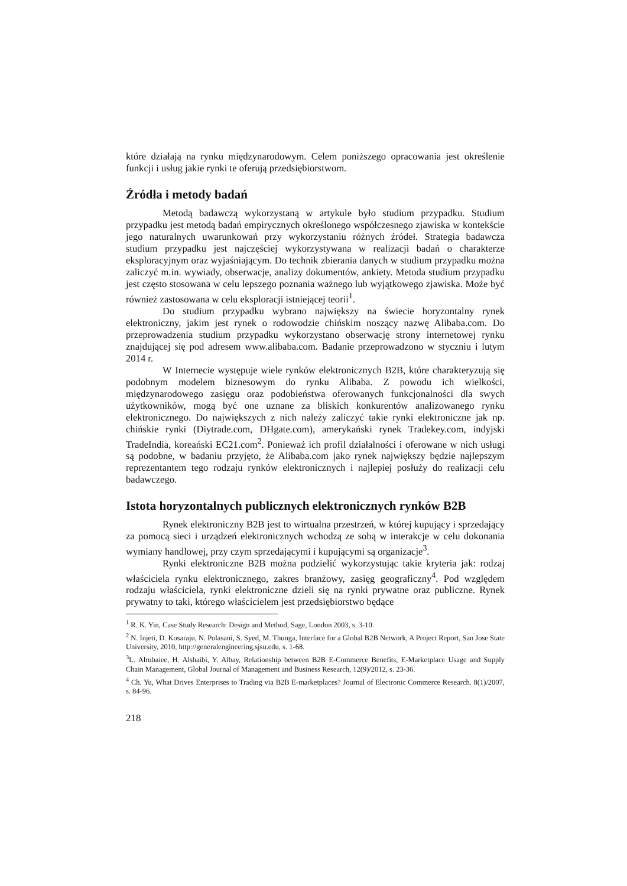które działają na rynku międzynarodowym. Celem poniższego opracowania jest określenie funkcji i usług jakie rynki te oferują przedsiębiorstwom.
Źródła i metody badań
Metodą badawczą wykorzystaną w artykule było studium przypadku. Studium przypadku jest metodą badań empirycznych określonego współczesnego zjawiska w kontekście jego naturalnych uwarunkowań przy wykorzystaniu różnych źródeł. Strategia badawcza studium przypadku jest najczęściej wykorzystywana w realizacji badań o charakterze eksploracyjnym oraz wyjaśniającym. Do technik zbierania danych w studium przypadku można zaliczyć m.in. wywiady, obserwacje, analizy dokumentów, ankiety. Metoda studium przypadku jest często stosowana w celu lepszego poznania ważnego lub wyjątkowego zjawiska. Może być również zastosowana w celu eksploracji istniejącej teorii<sup>1</sup>.
Do studium przypadku wybrano największy na świecie horyzontalny rynek elektroniczny, jakim jest rynek o rodowodzie chińskim noszący nazwę Alibaba.com. Do przeprowadzenia studium przypadku wykorzystano obserwację strony internetowej rynku znajdującej się pod adresem www.alibaba.com. Badanie przeprowadzono w styczniu i lutym 2014 r.
W Internecie występuje wiele rynków elektronicznych B2B, które charakteryzują się podobnym modelem biznesowym do rynku Alibaba. Z powodu ich wielkości, międzynarodowego zasięgu oraz podobieństwa oferowanych funkcjonalności dla swych użytkowników, mogą być one uznane za bliskich konkurentów analizowanego rynku elektronicznego. Do największych z nich należy zaliczyć takie rynki elektroniczne jak np. chińskie rynki (Diytrade.com, DHgate.com), amerykański rynek Tradekey.com, indyjski TradeIndia, koreański EC21.com<sup>2</sup>. Ponieważ ich profil działalności i oferowane w nich usługi są podobne, w badaniu przyjęto, że Alibaba.com jako rynek największy będzie najlepszym reprezentantem tego rodzaju rynków elektronicznych i najlepiej posłuży do realizacji celu badawczego.
Istota horyzontalnych publicznych elektronicznych rynków B2B
Rynek elektroniczny B2B jest to wirtualna przestrzeń, w której kupujący i sprzedający za pomocą sieci i urządzeń elektronicznych wchodzą ze sobą w interakcje w celu dokonania wymiany handlowej, przy czym sprzedającymi i kupującymi są organizacje<sup>3</sup>.
Rynki elektroniczne B2B można podzielić wykorzystując takie kryteria jak: rodzaj właściciela rynku elektronicznego, zakres branżowy, zasięg geograficzny<sup>4</sup>. Pod względem rodzaju właściciela, rynki elektroniczne dzieli się na rynki prywatne oraz publiczne. Rynek prywatny to taki, którego właścicielem jest przedsiębiorstwo będące
<sup>1</sup> R. K. Yin, Case Study Research: Design and Method, Sage, London 2003, s. 3-10.
<sup>2</sup> N. Injeti, D. Kosaraju, N. Polasani, S. Syed, M. Thunga, Interface for a Global B2B Network, A Project Report, San Jose State University, 2010, http://generalengineering.sjsu.edu, s. 1-68.
<sup>3</sup> L. Alrubaiee, H. Alshaibi, Y. Albay, Relationship between B2B E-Commerce Benefits, E-Marketplace Usage and Supply Chain Management, Global Journal of Management and Business Research, 12(9)/2012, s. 23-36.
<sup>4</sup> Ch. Yu, What Drives Enterprises to Trading via B2B E-marketplaces? Journal of Electronic Commerce Research. 8(1)/2007, s. 84-96.
218